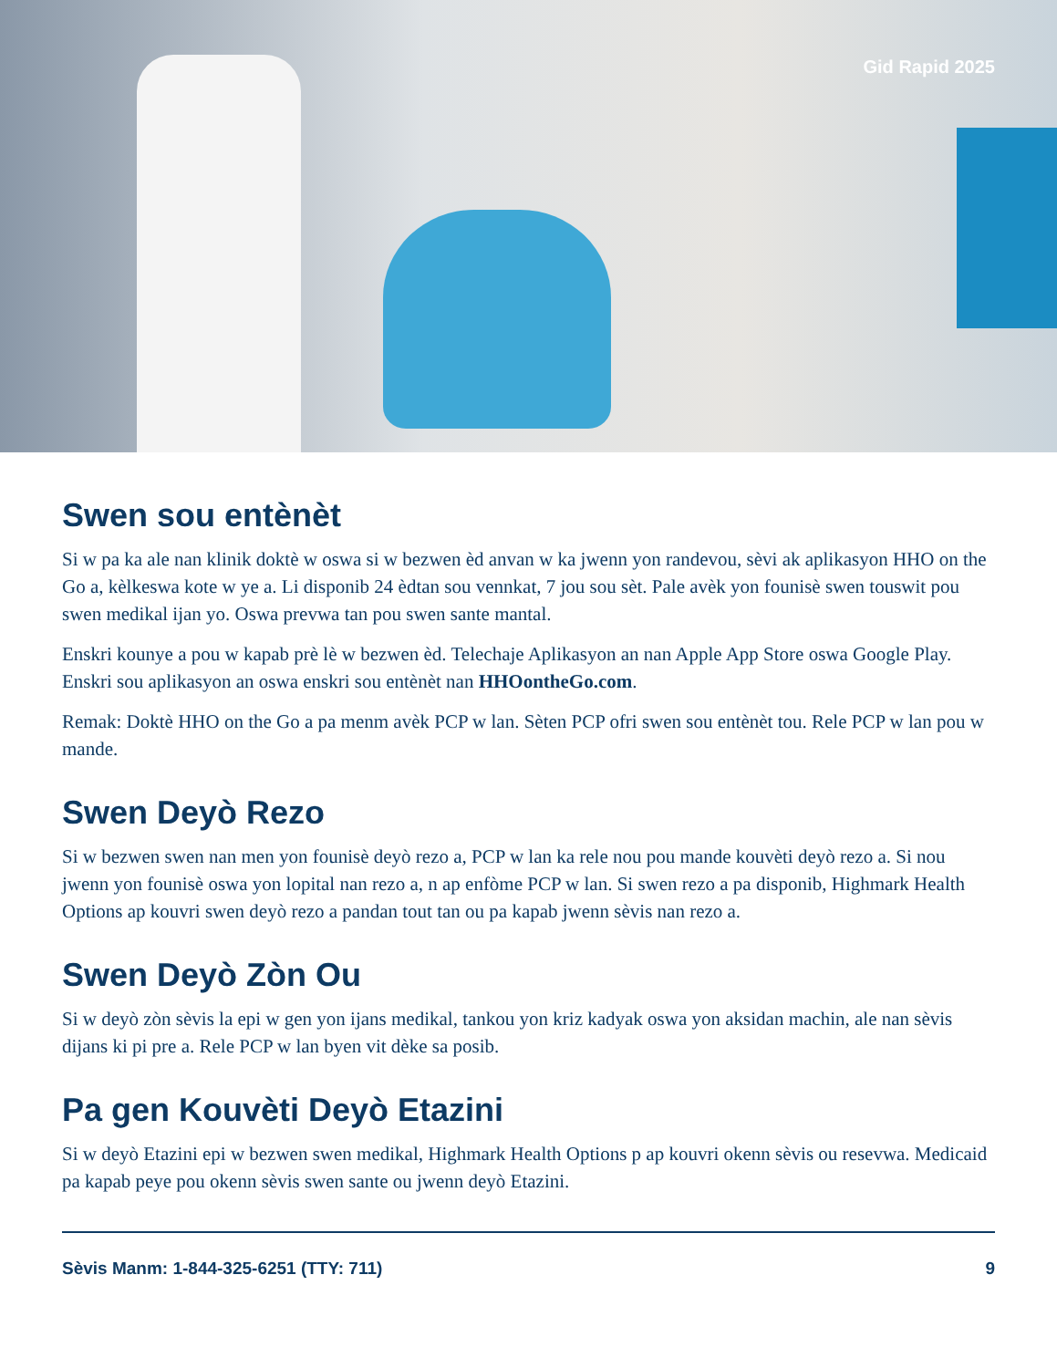Gid Rapid 2025
Swen sou entènèt
Si w pa ka ale nan klinik doktè w oswa si w bezwen èd anvan w ka jwenn yon randevou, sèvi ak aplikasyon HHO on the Go a, kèlkeswa kote w ye a. Li disponib 24 èdtan sou vennkat, 7 jou sou sèt. Pale avèk yon founisè swen touswit pou swen medikal ijan yo. Oswa prevwa tan pou swen sante mantal.
Enskri kounye a pou w kapab prè lè w bezwen èd. Telechaje Aplikasyon an nan Apple App Store oswa Google Play. Enskri sou aplikasyon an oswa enskri sou entènèt nan HHOontheGo.com.
Remak: Doktè HHO on the Go a pa menm avèk PCP w lan. Sèten PCP ofri swen sou entènèt tou. Rele PCP w lan pou w mande.
Swen Deyò Rezo
Si w bezwen swen nan men yon founisè deyò rezo a, PCP w lan ka rele nou pou mande kouvèti deyò rezo a. Si nou jwenn yon founisè oswa yon lopital nan rezo a, n ap enfòme PCP w lan. Si swen rezo a pa disponib, Highmark Health Options ap kouvri swen deyò rezo a pandan tout tan ou pa kapab jwenn sèvis nan rezo a.
Swen Deyò Zòn Ou
Si w deyò zòn sèvis la epi w gen yon ijans medikal, tankou yon kriz kadyak oswa yon aksidan machin, ale nan sèvis dijans ki pi pre a. Rele PCP w lan byen vit dèke sa posib.
Pa gen Kouvèti Deyò Etazini
Si w deyò Etazini epi w bezwen swen medikal, Highmark Health Options p ap kouvri okenn sèvis ou resevwa. Medicaid pa kapab peye pou okenn sèvis swen sante ou jwenn deyò Etazini.
Sèvis Manm: 1-844-325-6251 (TTY: 711) 9